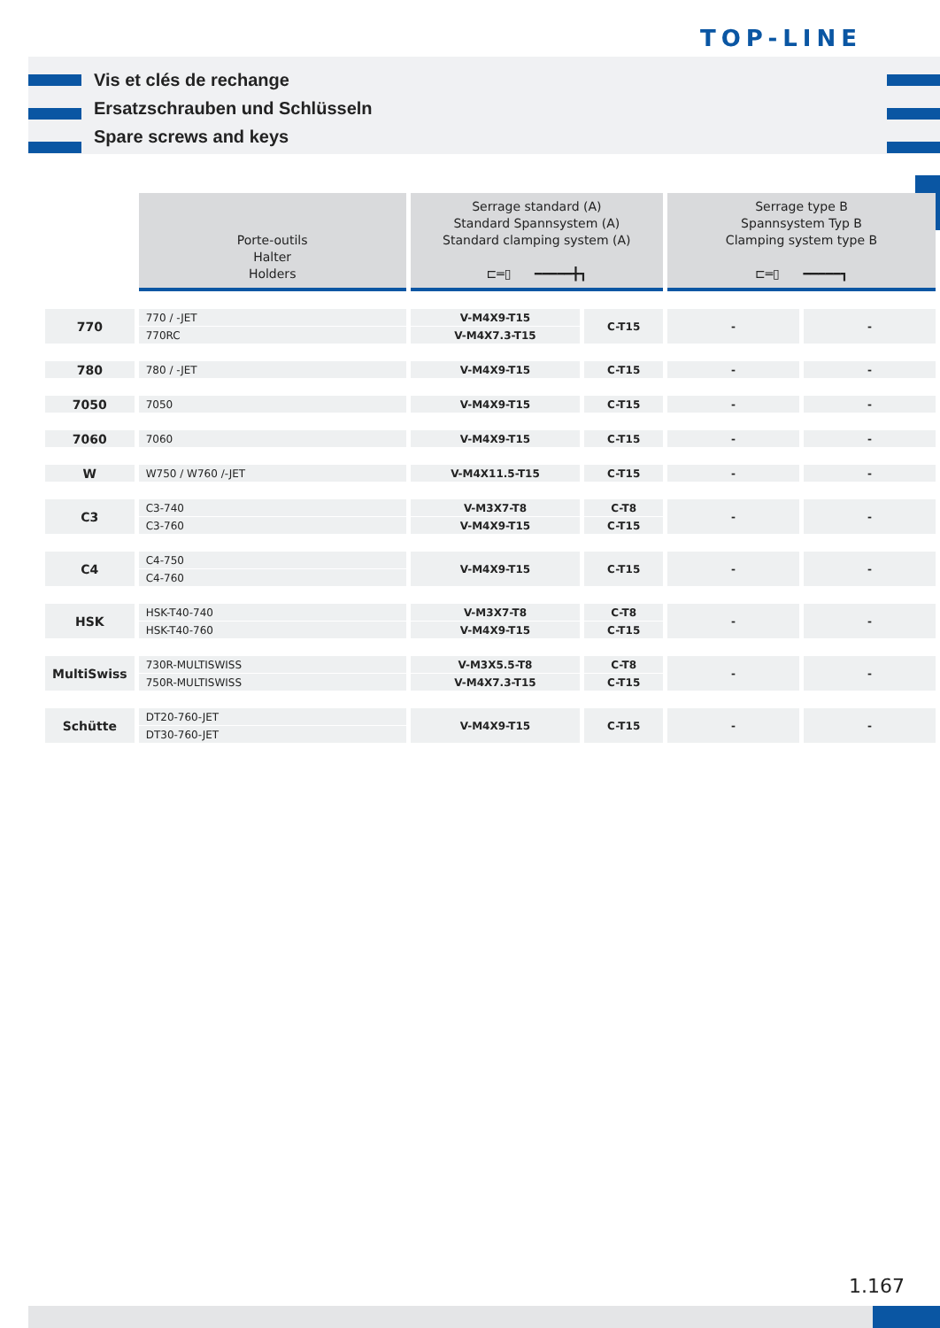TOP-LINE
Vis et clés de rechange
Ersatzschrauben und Schlüsseln
Spare screws and keys
| | Porte-outils Halter Holders | Serrage standard (A) Standard Spannsystem (A) Standard clamping system (A) ⊏═▯ ━━━━━╋┓ | | Serrage type B Spannsystem Typ B Clamping system type B ⊏═▯ ━━━━━┓ | |
| --- | --- | --- | --- | --- | --- |
| 770 | 770 / -JET | V-M4X9-T15 | C-T15 | - | - |
| | 770RC | V-M4X7.3-T15 | | | |
| 780 | 780 / -JET | V-M4X9-T15 | C-T15 | - | - |
| 7050 | 7050 | V-M4X9-T15 | C-T15 | - | - |
| 7060 | 7060 | V-M4X9-T15 | C-T15 | - | - |
| W | W750 / W760 /-JET | V-M4X11.5-T15 | C-T15 | - | - |
| C3 | C3-740 | V-M3X7-T8 | C-T8 | - | - |
| | C3-760 | V-M4X9-T15 | C-T15 | | |
| C4 | C4-750 | V-M4X9-T15 | C-T15 | - | - |
| | C4-760 | | | | |
| HSK | HSK-T40-740 | V-M3X7-T8 | C-T8 | - | - |
| | HSK-T40-760 | V-M4X9-T15 | C-T15 | | |
| MultiSwiss | 730R-MULTISWISS | V-M3X5.5-T8 | C-T8 | - | - |
| | 750R-MULTISWISS | V-M4X7.3-T15 | C-T15 | | |
| Schütte | DT20-760-JET | V-M4X9-T15 | C-T15 | - | - |
| | DT30-760-JET | | | | |
1.167